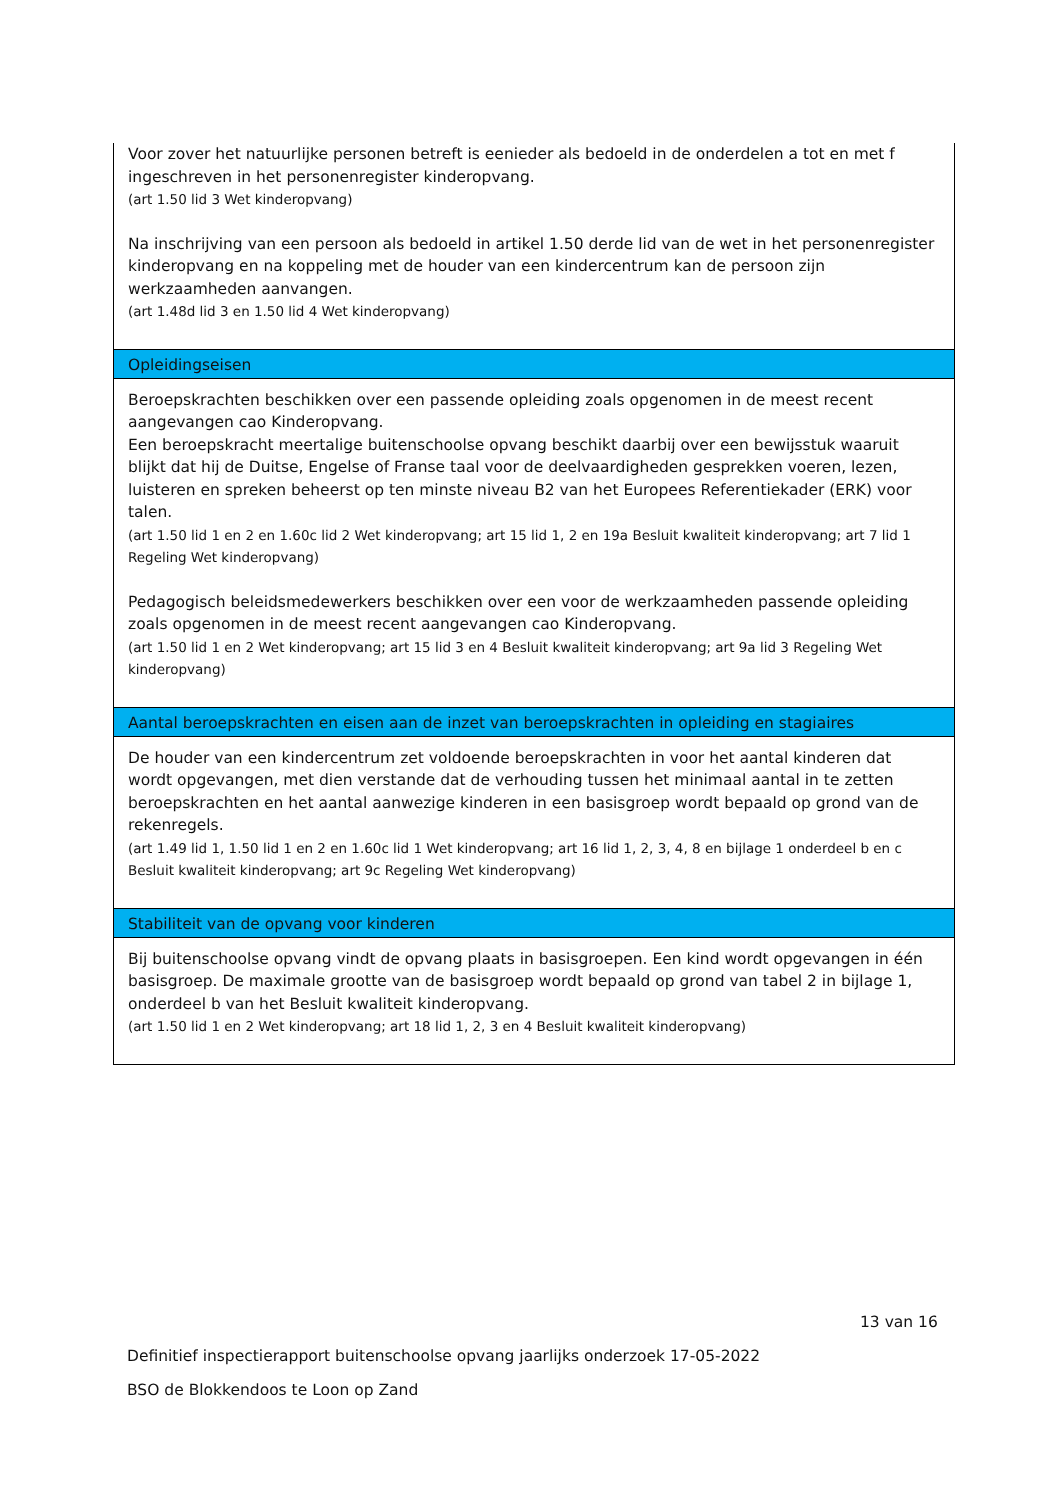| Voor zover het natuurlijke personen betreft is eenieder als bedoeld in de onderdelen a tot en met f ingeschreven in het personenregister kinderopvang. (art 1.50 lid 3 Wet kinderopvang) Na inschrijving van een persoon als bedoeld in artikel 1.50 derde lid van de wet in het personenregister kinderopvang en na koppeling met de houder van een kindercentrum kan de persoon zijn werkzaamheden aanvangen. (art 1.48d lid 3 en 1.50 lid 4 Wet kinderopvang) |
| Opleidingseisen |
| Beroepskrachten beschikken over een passende opleiding zoals opgenomen in de meest recent aangevangen cao Kinderopvang. Een beroepskracht meertalige buitenschoolse opvang beschikt daarbij over een bewijsstuk waaruit blijkt dat hij de Duitse, Engelse of Franse taal voor de deelvaardigheden gesprekken voeren, lezen, luisteren en spreken beheerst op ten minste niveau B2 van het Europees Referentiekader (ERK) voor talen. (art 1.50 lid 1 en 2 en 1.60c lid 2 Wet kinderopvang; art 15 lid 1, 2 en 19a Besluit kwaliteit kinderopvang; art 7 lid 1 Regeling Wet kinderopvang) Pedagogisch beleidsmedewerkers beschikken over een voor de werkzaamheden passende opleiding zoals opgenomen in de meest recent aangevangen cao Kinderopvang. (art 1.50 lid 1 en 2 Wet kinderopvang; art 15 lid 3 en 4 Besluit kwaliteit kinderopvang; art 9a lid 3 Regeling Wet kinderopvang) |
| Aantal beroepskrachten en eisen aan de inzet van beroepskrachten in opleiding en stagiaires |
| De houder van een kindercentrum zet voldoende beroepskrachten in voor het aantal kinderen dat wordt opgevangen, met dien verstande dat de verhouding tussen het minimaal aantal in te zetten beroepskrachten en het aantal aanwezige kinderen in een basisgroep wordt bepaald op grond van de rekenregels. (art 1.49 lid 1, 1.50 lid 1 en 2 en 1.60c lid 1 Wet kinderopvang; art 16 lid 1, 2, 3, 4, 8 en bijlage 1 onderdeel b en c Besluit kwaliteit kinderopvang; art 9c Regeling Wet kinderopvang) |
| Stabiliteit van de opvang voor kinderen |
| Bij buitenschoolse opvang vindt de opvang plaats in basisgroepen. Een kind wordt opgevangen in één basisgroep. De maximale grootte van de basisgroep wordt bepaald op grond van tabel 2 in bijlage 1, onderdeel b van het Besluit kwaliteit kinderopvang. (art 1.50 lid 1 en 2 Wet kinderopvang; art 18 lid 1, 2, 3 en 4 Besluit kwaliteit kinderopvang) |
13 van 16
Definitief inspectierapport buitenschoolse opvang jaarlijks onderzoek 17-05-2022
BSO de Blokkendoos te Loon op Zand